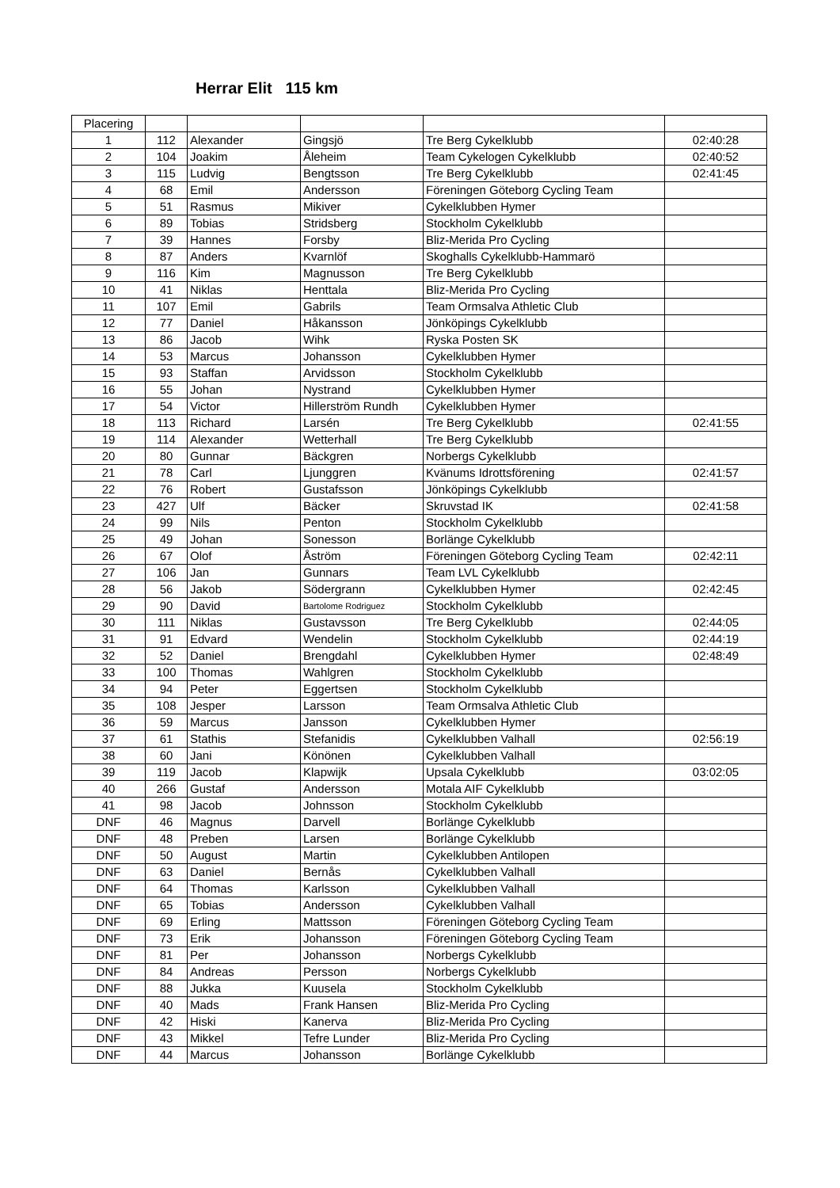Herrar Elit 115 km
| Placering | | | | | |
| --- | --- | --- | --- | --- | --- |
| 1 | 112 | Alexander | Gingsjö | Tre Berg Cykelklubb | 02:40:28 |
| 2 | 104 | Joakim | Åleheim | Team Cykelogen Cykelklubb | 02:40:52 |
| 3 | 115 | Ludvig | Bengtsson | Tre Berg Cykelklubb | 02:41:45 |
| 4 | 68 | Emil | Andersson | Föreningen Göteborg Cycling Team | |
| 5 | 51 | Rasmus | Mikiver | Cykelklubben Hymer | |
| 6 | 89 | Tobias | Stridsberg | Stockholm Cykelklubb | |
| 7 | 39 | Hannes | Forsby | Bliz-Merida Pro Cycling | |
| 8 | 87 | Anders | Kvarnlöf | Skoghalls Cykelklubb-Hammarö | |
| 9 | 116 | Kim | Magnusson | Tre Berg Cykelklubb | |
| 10 | 41 | Niklas | Henttala | Bliz-Merida Pro Cycling | |
| 11 | 107 | Emil | Gabrils | Team Ormsalva Athletic Club | |
| 12 | 77 | Daniel | Håkansson | Jönköpings Cykelklubb | |
| 13 | 86 | Jacob | Wihk | Ryska Posten SK | |
| 14 | 53 | Marcus | Johansson | Cykelklubben Hymer | |
| 15 | 93 | Staffan | Arvidsson | Stockholm Cykelklubb | |
| 16 | 55 | Johan | Nystrand | Cykelklubben Hymer | |
| 17 | 54 | Victor | Hillerström Rundh | Cykelklubben Hymer | |
| 18 | 113 | Richard | Larsén | Tre Berg Cykelklubb | 02:41:55 |
| 19 | 114 | Alexander | Wetterhall | Tre Berg Cykelklubb | |
| 20 | 80 | Gunnar | Bäckgren | Norbergs Cykelklubb | |
| 21 | 78 | Carl | Ljunggren | Kvänums Idrottsförening | 02:41:57 |
| 22 | 76 | Robert | Gustafsson | Jönköpings Cykelklubb | |
| 23 | 427 | Ulf | Bäcker | Skruvstad IK | 02:41:58 |
| 24 | 99 | Nils | Penton | Stockholm Cykelklubb | |
| 25 | 49 | Johan | Sonesson | Borlänge Cykelklubb | |
| 26 | 67 | Olof | Åström | Föreningen Göteborg Cycling Team | 02:42:11 |
| 27 | 106 | Jan | Gunnars | Team LVL Cykelklubb | |
| 28 | 56 | Jakob | Södergrann | Cykelklubben Hymer | 02:42:45 |
| 29 | 90 | David | Bartolome Rodriguez | Stockholm Cykelklubb | |
| 30 | 111 | Niklas | Gustavsson | Tre Berg Cykelklubb | 02:44:05 |
| 31 | 91 | Edvard | Wendelin | Stockholm Cykelklubb | 02:44:19 |
| 32 | 52 | Daniel | Brengdahl | Cykelklubben Hymer | 02:48:49 |
| 33 | 100 | Thomas | Wahlgren | Stockholm Cykelklubb | |
| 34 | 94 | Peter | Eggertsen | Stockholm Cykelklubb | |
| 35 | 108 | Jesper | Larsson | Team Ormsalva Athletic Club | |
| 36 | 59 | Marcus | Jansson | Cykelklubben Hymer | |
| 37 | 61 | Stathis | Stefanidis | Cykelklubben Valhall | 02:56:19 |
| 38 | 60 | Jani | Könönen | Cykelklubben Valhall | |
| 39 | 119 | Jacob | Klapwijk | Upsala Cykelklubb | 03:02:05 |
| 40 | 266 | Gustaf | Andersson | Motala AIF Cykelklubb | |
| 41 | 98 | Jacob | Johnsson | Stockholm Cykelklubb | |
| DNF | 46 | Magnus | Darvell | Borlänge Cykelklubb | |
| DNF | 48 | Preben | Larsen | Borlänge Cykelklubb | |
| DNF | 50 | August | Martin | Cykelklubben Antilopen | |
| DNF | 63 | Daniel | Bernås | Cykelklubben Valhall | |
| DNF | 64 | Thomas | Karlsson | Cykelklubben Valhall | |
| DNF | 65 | Tobias | Andersson | Cykelklubben Valhall | |
| DNF | 69 | Erling | Mattsson | Föreningen Göteborg Cycling Team | |
| DNF | 73 | Erik | Johansson | Föreningen Göteborg Cycling Team | |
| DNF | 81 | Per | Johansson | Norbergs Cykelklubb | |
| DNF | 84 | Andreas | Persson | Norbergs Cykelklubb | |
| DNF | 88 | Jukka | Kuusela | Stockholm Cykelklubb | |
| DNF | 40 | Mads | Frank Hansen | Bliz-Merida Pro Cycling | |
| DNF | 42 | Hiski | Kanerva | Bliz-Merida Pro Cycling | |
| DNF | 43 | Mikkel | Tefre Lunder | Bliz-Merida Pro Cycling | |
| DNF | 44 | Marcus | Johansson | Borlänge Cykelklubb | |